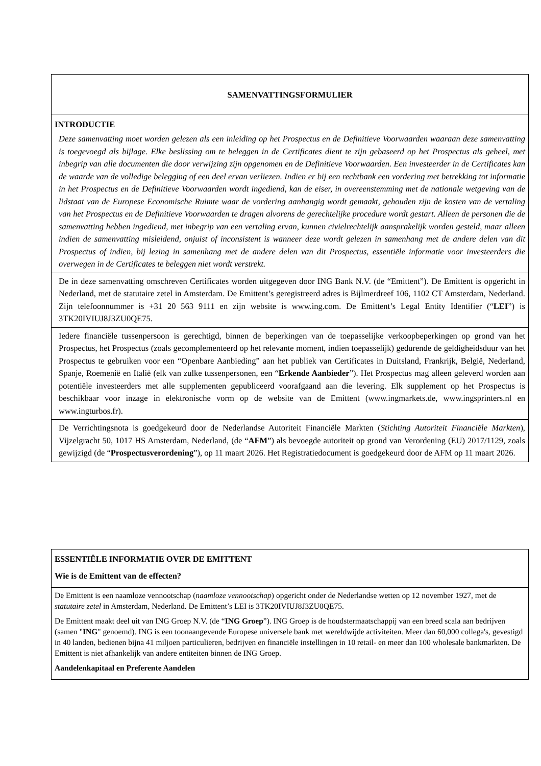| SAMENVATTINGSFORMULIER |
| INTRODUCTIE Deze samenvatting moet worden gelezen als een inleiding op het Prospectus en de Definitieve Voorwaarden waaraan deze samenvatting is toegevoegd als bijlage. Elke beslissing om te beleggen in de Certificates dient te zijn gebaseerd op het Prospectus als geheel, met inbegrip van alle documenten die door verwijzing zijn opgenomen en de Definitieve Voorwaarden. Een investeerder in de Certificates kan de waarde van de volledige belegging of een deel ervan verliezen. Indien er bij een rechtbank een vordering met betrekking tot informatie in het Prospectus en de Definitieve Voorwaarden wordt ingediend, kan de eiser, in overeenstemming met de nationale wetgeving van de lidstaat van de Europese Economische Ruimte waar de vordering aanhangig wordt gemaakt, gehouden zijn de kosten van de vertaling van het Prospectus en de Definitieve Voorwaarden te dragen alvorens de gerechtelijke procedure wordt gestart. Alleen de personen die de samenvatting hebben ingediend, met inbegrip van een vertaling ervan, kunnen civielrechtelijk aansprakelijk worden gesteld, maar alleen indien de samenvatting misleidend, onjuist of inconsistent is wanneer deze wordt gelezen in samenhang met de andere delen van dit Prospectus of indien, bij lezing in samenhang met de andere delen van dit Prospectus, essentiële informatie voor investeerders die overwegen in de Certificates te beleggen niet wordt verstrekt. |
| De in deze samenvatting omschreven Certificates worden uitgegeven door ING Bank N.V. (de “Emittent”). De Emittent is opgericht in Nederland, met de statutaire zetel in Amsterdam. De Emittent’s geregistreerd adres is Bijlmerdreef 106, 1102 CT Amsterdam, Nederland. Zijn telefoonnummer is +31 20 563 9111 en zijn website is www.ing.com. De Emittent’s Legal Entity Identifier (“ LEI ”) is 3TK20IVIUJ8J3ZU0QE75. |
| Iedere financiële tussenpersoon is gerechtigd, binnen de beperkingen van de toepasselijke verkoopbeperkingen op grond van het Prospectus, het Prospectus (zoals gecomplementeerd op het relevante moment, indien toepasselijk) gedurende de geldigheidsduur van het Prospectus te gebruiken voor een “Openbare Aanbieding” aan het publiek van Certificates in Duitsland, Frankrijk, België, Nederland, Spanje, Roemenië en Italië (elk van zulke tussenpersonen, een “ Erkende Aanbieder ”). Het Prospectus mag alleen geleverd worden aan potentiële investeerders met alle supplementen gepubliceerd voorafgaand aan die levering. Elk supplement op het Prospectus is beschikbaar voor inzage in elektronische vorm op de website van de Emittent (www.ingmarkets.de, www.ingsprinters.nl en www.ingturbos.fr). |
| De Verrichtingsnota is goedgekeurd door de Nederlandse Autoriteit Financiële Markten ( Stichting Autoriteit Financiële Markten ), Vijzelgracht 50, 1017 HS Amsterdam, Nederland, (de “ AFM ”) als bevoegde autoriteit op grond van Verordening (EU) 2017/1129, zoals gewijzigd (de “ Prospectusverordening ”), op 11 maart 2026. Het Registratiedocument is goedgekeurd door de AFM op 11 maart 2026. |
| ESSENTIËLE INFORMATIE OVER DE EMITTENT Wie is de Emittent van de effecten? |
| De Emittent is een naamloze vennootschap ( naamloze vennootschap ) opgericht onder de Nederlandse wetten op 12 november 1927, met de statutaire zetel in Amsterdam, Nederland. De Emittent’s LEI is 3TK20IVIUJ8J3ZU0QE75. De Emittent maakt deel uit van ING Groep N.V. (de “ ING Groep ”). ING Groep is de houdstermaatschappij van een breed scala aan bedrijven (samen " ING " genoemd). ING is een toonaangevende Europese universele bank met wereldwijde activiteiten. Meer dan 60,000 collega's, gevestigd in 40 landen, bedienen bijna 41 miljoen particulieren, bedrijven en financiële instellingen in 10 retail- en meer dan 100 wholesale bankmarkten. De Emittent is niet afhankelijk van andere entiteiten binnen de ING Groep. Aandelenkapitaal en Preferente Aandelen |